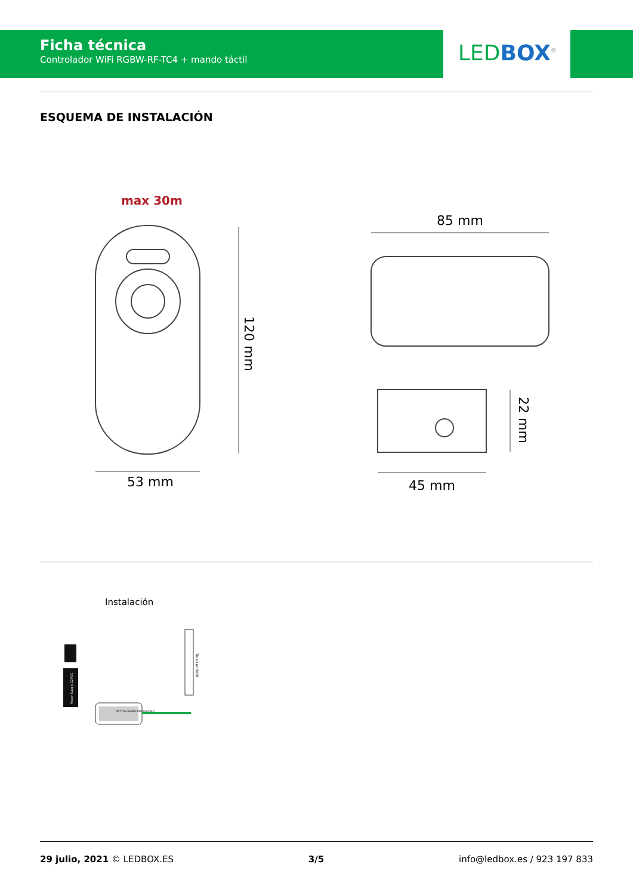Ficha técnica
Controlador WiFi RGBW-RF-TC4 + mando táctil
LED BOX<sup>®</sup>
ESQUEMA DE INSTALACIÓN
max 30m
120 mm
53 mm
85 mm
22 mm
45 mm
Instalación
Power Supply 12VDC
Wi-Fi Compatible RGB Controller
Tora Led RGB
29 julio, 2021 © LEDBOX.ES 3/5 info@ledbox.es / 923 197 833